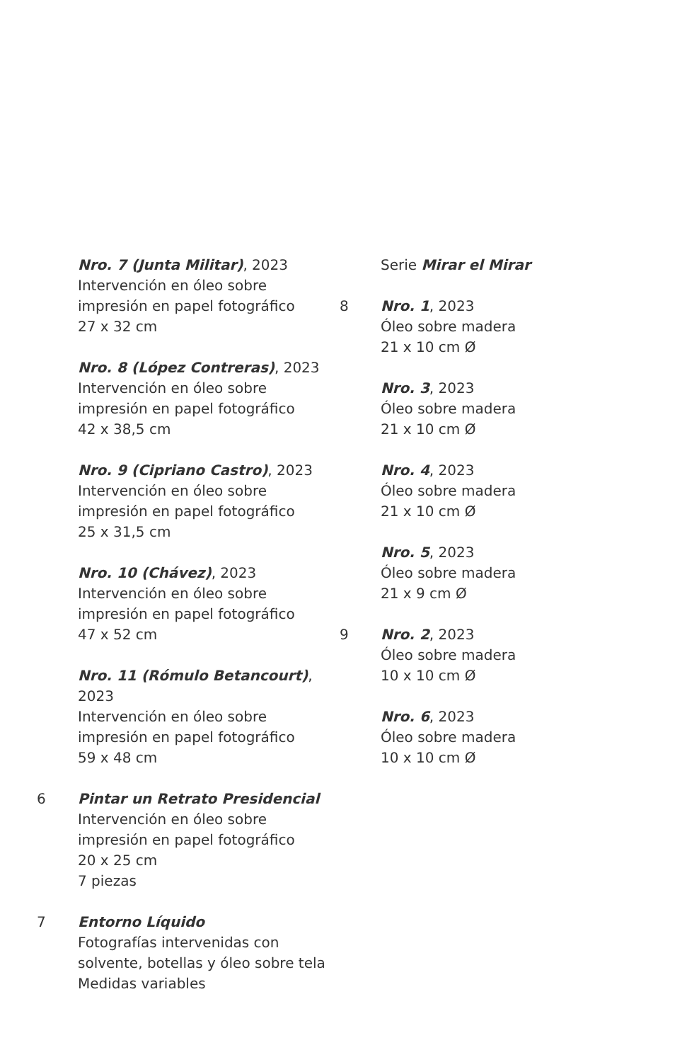Nro. 7 (Junta Militar), 2023
Intervención en óleo sobre
impresión en papel fotográfico
27 x 32 cm
Nro. 8 (López Contreras), 2023
Intervención en óleo sobre
impresión en papel fotográfico
42 x 38,5 cm
Nro. 9 (Cipriano Castro), 2023
Intervención en óleo sobre
impresión en papel fotográfico
25 x 31,5 cm
Nro. 10 (Chávez), 2023
Intervención en óleo sobre
impresión en papel fotográfico
47 x 52 cm
Nro. 11 (Rómulo Betancourt),
2023
Intervención en óleo sobre
impresión en papel fotográfico
59 x 48 cm
6 Pintar un Retrato Presidencial
Intervención en óleo sobre
impresión en papel fotográfico
20 x 25 cm
7 piezas
7 Entorno Líquido
Fotografías intervenidas con
solvente, botellas y óleo sobre tela
Medidas variables
Serie Mirar el Mirar
8 Nro. 1, 2023
Óleo sobre madera
21 x 10 cm Ø
Nro. 3, 2023
Óleo sobre madera
21 x 10 cm Ø
Nro. 4, 2023
Óleo sobre madera
21 x 10 cm Ø
Nro. 5, 2023
Óleo sobre madera
21 x 9 cm Ø
9 Nro. 2, 2023
Óleo sobre madera
10 x 10 cm Ø
Nro. 6, 2023
Óleo sobre madera
10 x 10 cm Ø